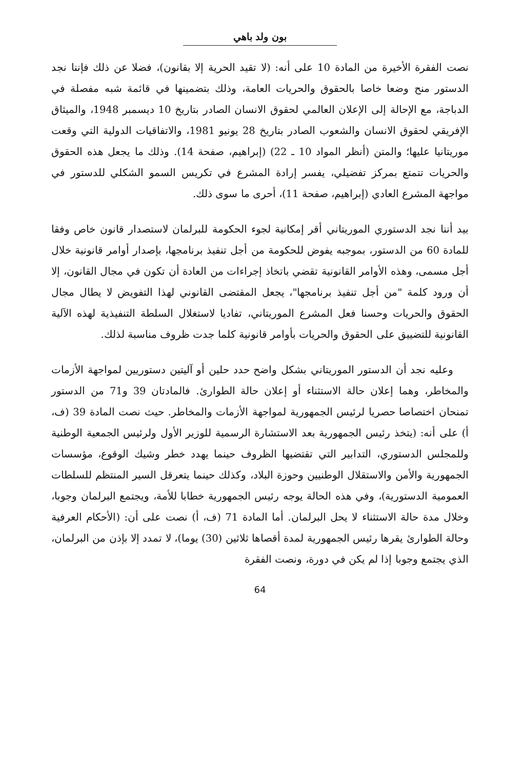بون ولد باهي
نصت الفقرة الأخيرة من المادة 10 على أنه: (لا تقيد الحرية إلا بقانون)، فضلا عن ذلك فإننا نجد الدستور منح وضعا خاصا بالحقوق والحريات العامة، وذلك بتضمينها في قائمة شبه مفصلة في الدباجة، مع الإحالة إلى الإعلان العالمي لحقوق الانسان الصادر بتاريخ 10 ديسمبر 1948، والميثاق الإفريقي لحقوق الانسان والشعوب الصادر بتاريخ 28 يونيو 1981، والاتفاقيات الدولية التي وقعت موريتانيا عليها؛ والمتن (أنظر المواد 10 ـ 22) (إبراهيم، صفحة 14). وذلك ما يجعل هذه الحقوق والحريات تتمتع بمركز تفضيلي، يفسر إرادة المشرع في تكريس السمو الشكلي للدستور في مواجهة المشرع العادي (إبراهيم، صفحة 11)، أحرى ما سوى ذلك.
بيد أننا نجد الدستوري الموريتاني أقر إمكانية لجوء الحكومة للبرلمان لاستصدار قانون خاص وفقا للمادة 60 من الدستور، بموجبه يفوض للحكومة من أجل تنفيذ برنامجها، بإصدار أوامر قانونية خلال أجل مسمى، وهذه الأوامر القانونية تقضي باتخاذ إجراءات من العادة أن تكون في مجال القانون، إلا أن ورود كلمة "من أجل تنفيذ برنامجها"، يجعل المقتضى القانوني لهذا التفويض لا يطال مجال الحقوق والحريات وحسنا فعل المشرع الموريتاني، تفاديا لاستغلال السلطة التنفيذية لهذه الآلية القانونية للتضييق على الحقوق والحريات بأوامر قانونية كلما جدت ظروف مناسبة لذلك.
وعليه نجد أن الدستور الموريتاني بشكل واضح حدد حلين أو آليتين دستوريين لمواجهة الأزمات والمخاطر، وهما إعلان حالة الاستثناء أو إعلان حالة الطوارئ. فالمادتان 39 و71 من الدستور تمنحان اختصاصا حصريا لرئيس الجمهورية لمواجهة الأزمات والمخاطر. حيث نصت المادة 39 (ف، أ) على أنه: (يتخذ رئيس الجمهورية بعد الاستشارة الرسمية للوزير الأول ولرئيس الجمعية الوطنية وللمجلس الدستوري، التدابير التي تقتضيها الظروف حينما يهدد خطر وشيك الوقوع، مؤسسات الجمهورية والأمن والاستقلال الوطنيين وحوزة البلاد، وكذلك حينما يتعرقل السير المنتظم للسلطات العمومية الدستورية)، وفي هذه الحالة يوجه رئيس الجمهورية خطابا للأمة، ويجتمع البرلمان وجوبا، وخلال مدة حالة الاستثناء لا يحل البرلمان. أما المادة 71 (ف، أ) نصت على أن: (الأحكام العرفية وحالة الطوارئ يقرها رئيس الجمهورية لمدة أقصاها ثلاثين (30) يوما)، لا تمدد إلا بإذن من البرلمان، الذي يجتمع وجوبا إذا لم يكن في دورة، ونصت الفقرة
64